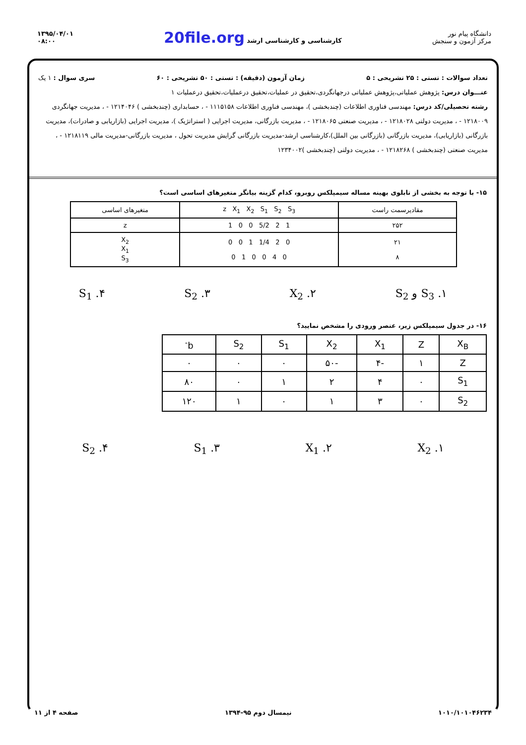۱۳۹۵/۰۴/۰۱
۰۸:۰۰
20file.org کارشناسی و کارشناسی ارشد
دانشگاه پیام نور
مرکز آزمون و سنجش
تعداد سوالات : تستی : ۲۵ تشریحی : ۵ زمان آزمون (دقیقه) : تستی : ۵۰ تشریحی : ۶۰ سری سوال : ۱ یک
عنـــوان درس: پژوهش عملیاتی،پژوهش عملیاتی درجهانگردی،تحقیق در عملیات،تحقیق درعملیات،تحقیق درعملیات ۱
رشته تحصیلی/کد درس: مهندسی فناوری اطلاعات (چندبخشی )، مهندسی فناوری اطلاعات ۱۱۱۵۱۵۸ - ، حسابداری (چندبخشی ) ۱۲۱۴۰۴۶ - ، مدیریت جهانگردی ۱۲۱۸۰۰۹ - ، مدیریت دولتی ۱۲۱۸۰۲۸ - ، مدیریت صنعتی ۱۲۱۸۰۶۵ - ، مدیریت بازرگانی، مدیریت اجرایی ( استراتژیک )، مدیریت اجرایی (بازاریابی و صادرات)، مدیریت بازرگانی (بازاریابی)، مدیریت بازرگانی (بازرگانی بین الملل)،کارشناسی ارشد-مدیریت بازرگانی گرایش مدیریت تحول ، مدیریت بازرگانی-مدیریت مالی ۱۲۱۸۱۱۹ - ، مدیریت صنعتی (چندبخشی ) ۱۲۱۸۲۶۸ - ، مدیریت دولتی (چندبخشی )۱۲۳۴۰۰۲
۱۵- با توجه به بخشی از تابلوی بهینه مساله سیمپلکس روبرو، کدام گزینه بیانگر متغیرهای اساسی است؟
| مقادیرسمت راست | z X<sub>1</sub> X<sub>2</sub> S<sub>1</sub> S<sub>2</sub> S<sub>3</sub> | متغیرهای اساسی |
| --- | --- | --- |
| ۲۵۲ | 1 0 0 5/2 2 1 | z |
| ۲۱ ۸ | 0 0 1 1/4 2 0 0 1 0 0 4 0 | X<sub>2</sub> X<sub>1</sub> S<sub>3</sub> |
۱. S<sub>3</sub> و S<sub>2</sub> ۲. X<sub>2</sub> ۳. S<sub>2</sub> ۴. S<sub>1</sub>
۱۶- در جدول سیمپلکس زیر، عنصر ورودی را مشخص نمایید؟
| X<sub>B</sub> | Z | X<sub>1</sub> | X<sub>2</sub> | S<sub>1</sub> | S<sub>2</sub> | b<sup>-</sup> |
| --- | --- | --- | --- | --- | --- | --- |
| Z | ۱ | -۴ | -۵۰ | ۰ | ۰ | ۰ |
| S<sub>1</sub> | ۰ | ۴ | ۲ | ۱ | ۰ | ۸۰ |
| S<sub>2</sub> | ۰ | ۳ | ۱ | ۰ | ۱ | ۱۲۰ |
۱. X<sub>2</sub> ۲. X<sub>1</sub> ۳. S<sub>1</sub> ۴. S<sub>2</sub>
۱۰۱۰/۱۰۱۰۴۶۲۳۴ نیمسال دوم ۹۵-۱۳۹۴ صفحه ۴ از ۱۱